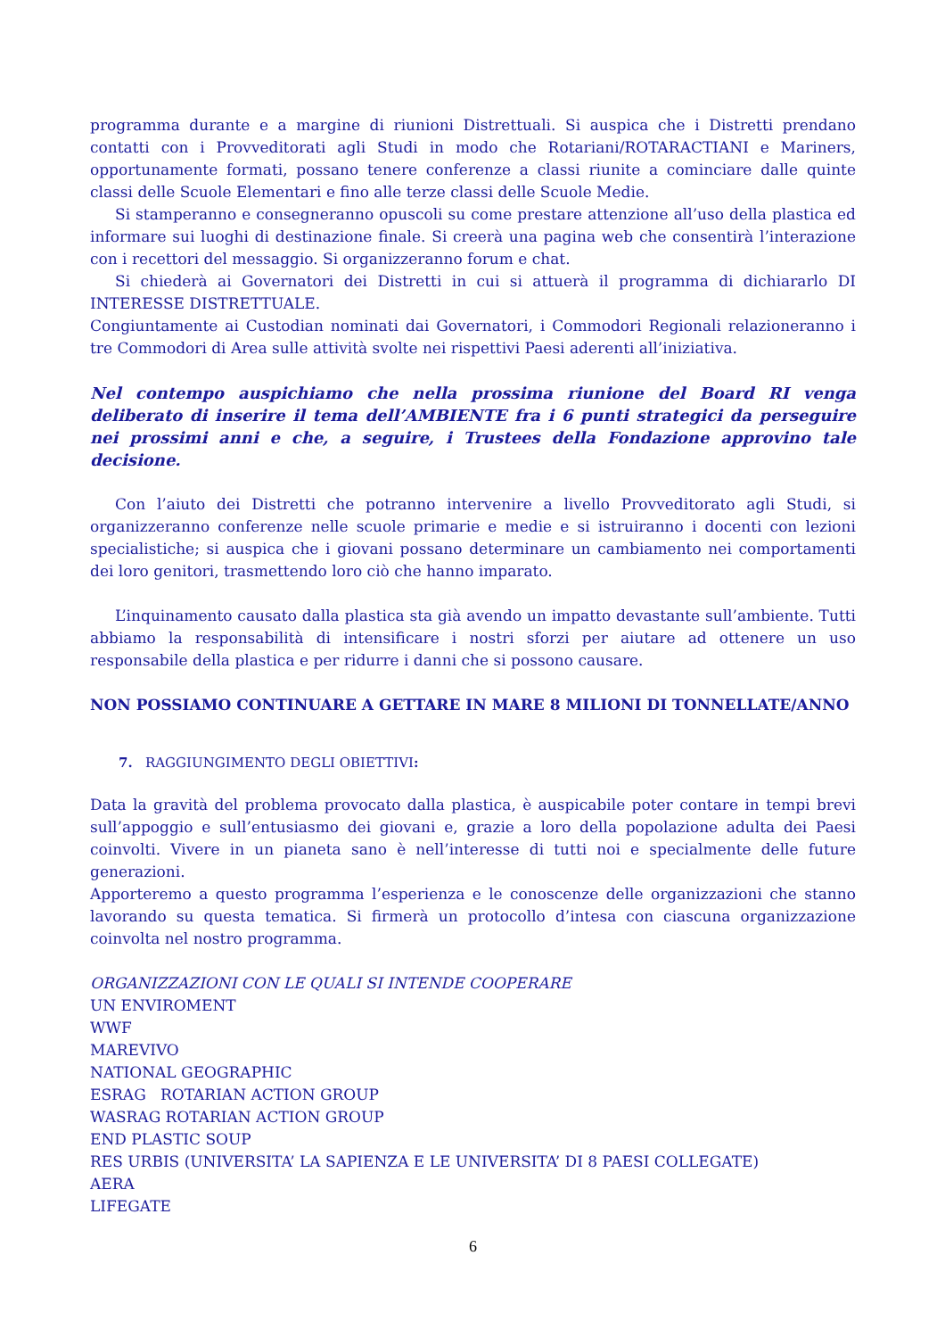programma durante e a margine di riunioni Distrettuali. Si auspica che i Distretti prendano contatti con i Provveditorati agli Studi in modo che Rotariani/ROTARACTIANI e Mariners, opportunamente formati, possano tenere conferenze a classi riunite a cominciare dalle quinte classi delle Scuole Elementari e fino alle terze classi delle Scuole Medie.
Si stamperanno e consegneranno opuscoli su come prestare attenzione all’uso della plastica ed informare sui luoghi di destinazione finale. Si creerà una pagina web che consentirà l’interazione con i recettori del messaggio. Si organizzeranno forum e chat.
Si chiederà ai Governatori dei Distretti in cui si attuerà il programma di dichiararlo DI INTERESSE DISTRETTUALE.
Congiuntamente ai Custodian nominati dai Governatori, i Commodori Regionali relazioneranno i tre Commodori di Area sulle attività svolte nei rispettivi Paesi aderenti all’iniziativa.
Nel contempo auspichiamo che nella prossima riunione del Board RI venga deliberato di inserire il tema dell’AMBIENTE fra i 6 punti strategici da perseguire nei prossimi anni e che, a seguire, i Trustees della Fondazione approvino tale decisione.
Con l’aiuto dei Distretti che potranno intervenire a livello Provveditorato agli Studi, si organizzeranno conferenze nelle scuole primarie e medie e si istruiranno i docenti con lezioni specialistiche; si auspica che i giovani possano determinare un cambiamento nei comportamenti dei loro genitori, trasmettendo loro ciò che hanno imparato.
L’inquinamento causato dalla plastica sta già avendo un impatto devastante sull’ambiente. Tutti abbiamo la responsabilità di intensificare i nostri sforzi per aiutare ad ottenere un uso responsabile della plastica e per ridurre i danni che si possono causare.
NON POSSIAMO CONTINUARE A GETTARE IN MARE 8 MILIONI DI TONNELLATE/ANNO
7. RAGGIUNGIMENTO DEGLI OBIETTIVI:
Data la gravità del problema provocato dalla plastica, è auspicabile poter contare in tempi brevi sull’appoggio e sull’entusiasmo dei giovani e, grazie a loro della popolazione adulta dei Paesi coinvolti. Vivere in un pianeta sano è nell’interesse di tutti noi e specialmente delle future generazioni.
Apporteremo a questo programma l’esperienza e le conoscenze delle organizzazioni che stanno lavorando su questa tematica. Si firmerà un protocollo d’intesa con ciascuna organizzazione coinvolta nel nostro programma.
ORGANIZZAZIONI CON LE QUALI SI INTENDE COOPERARE
UN ENVIROMENT
WWF
MAREVIVO
NATIONAL GEOGRAPHIC
ESRAG ROTARIAN ACTION GROUP
WASRAG ROTARIAN ACTION GROUP
END PLASTIC SOUP
RES URBIS (UNIVERSITA’ LA SAPIENZA E LE UNIVERSITA’ DI 8 PAESI COLLEGATE)
AERA
LIFEGATE
6